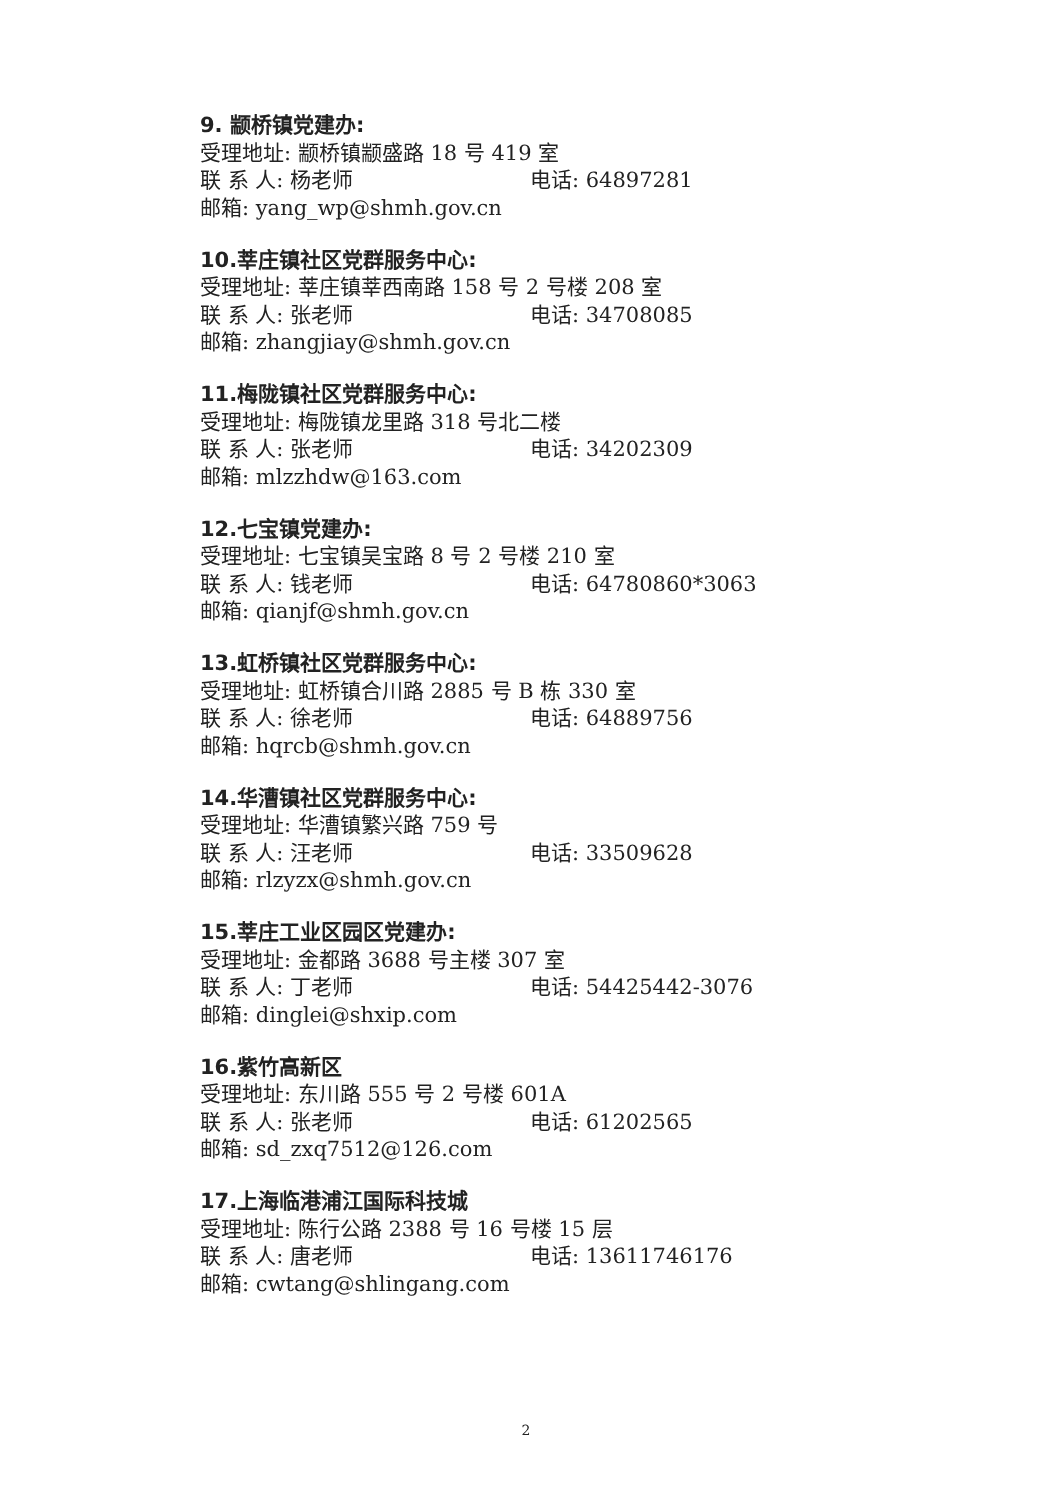9. 颛桥镇党建办:
受理地址: 颛桥镇颛盛路 18 号 419 室
联 系 人: 杨老师 电话: 64897281
邮箱: yang_wp@shmh.gov.cn
10.莘庄镇社区党群服务中心:
受理地址: 莘庄镇莘西南路 158 号 2 号楼 208 室
联 系 人: 张老师 电话: 34708085
邮箱: zhangjiay@shmh.gov.cn
11.梅陇镇社区党群服务中心:
受理地址: 梅陇镇龙里路 318 号北二楼
联 系 人: 张老师 电话: 34202309
邮箱: mlzzhdw@163.com
12.七宝镇党建办:
受理地址: 七宝镇吴宝路 8 号 2 号楼 210 室
联 系 人: 钱老师 电话: 64780860*3063
邮箱: qianjf@shmh.gov.cn
13.虹桥镇社区党群服务中心:
受理地址: 虹桥镇合川路 2885 号 B 栋 330 室
联 系 人: 徐老师 电话: 64889756
邮箱: hqrcb@shmh.gov.cn
14.华漕镇社区党群服务中心:
受理地址: 华漕镇繁兴路 759 号
联 系 人: 汪老师 电话: 33509628
邮箱: rlzyzx@shmh.gov.cn
15.莘庄工业区园区党建办:
受理地址: 金都路 3688 号主楼 307 室
联 系 人: 丁老师 电话: 54425442-3076
邮箱: dinglei@shxip.com
16.紫竹高新区
受理地址: 东川路 555 号 2 号楼 601A
联 系 人: 张老师 电话: 61202565
邮箱: sd_zxq7512@126.com
17.上海临港浦江国际科技城
受理地址: 陈行公路 2388 号 16 号楼 15 层
联 系 人: 唐老师 电话: 13611746176
邮箱: cwtang@shlingang.com
2